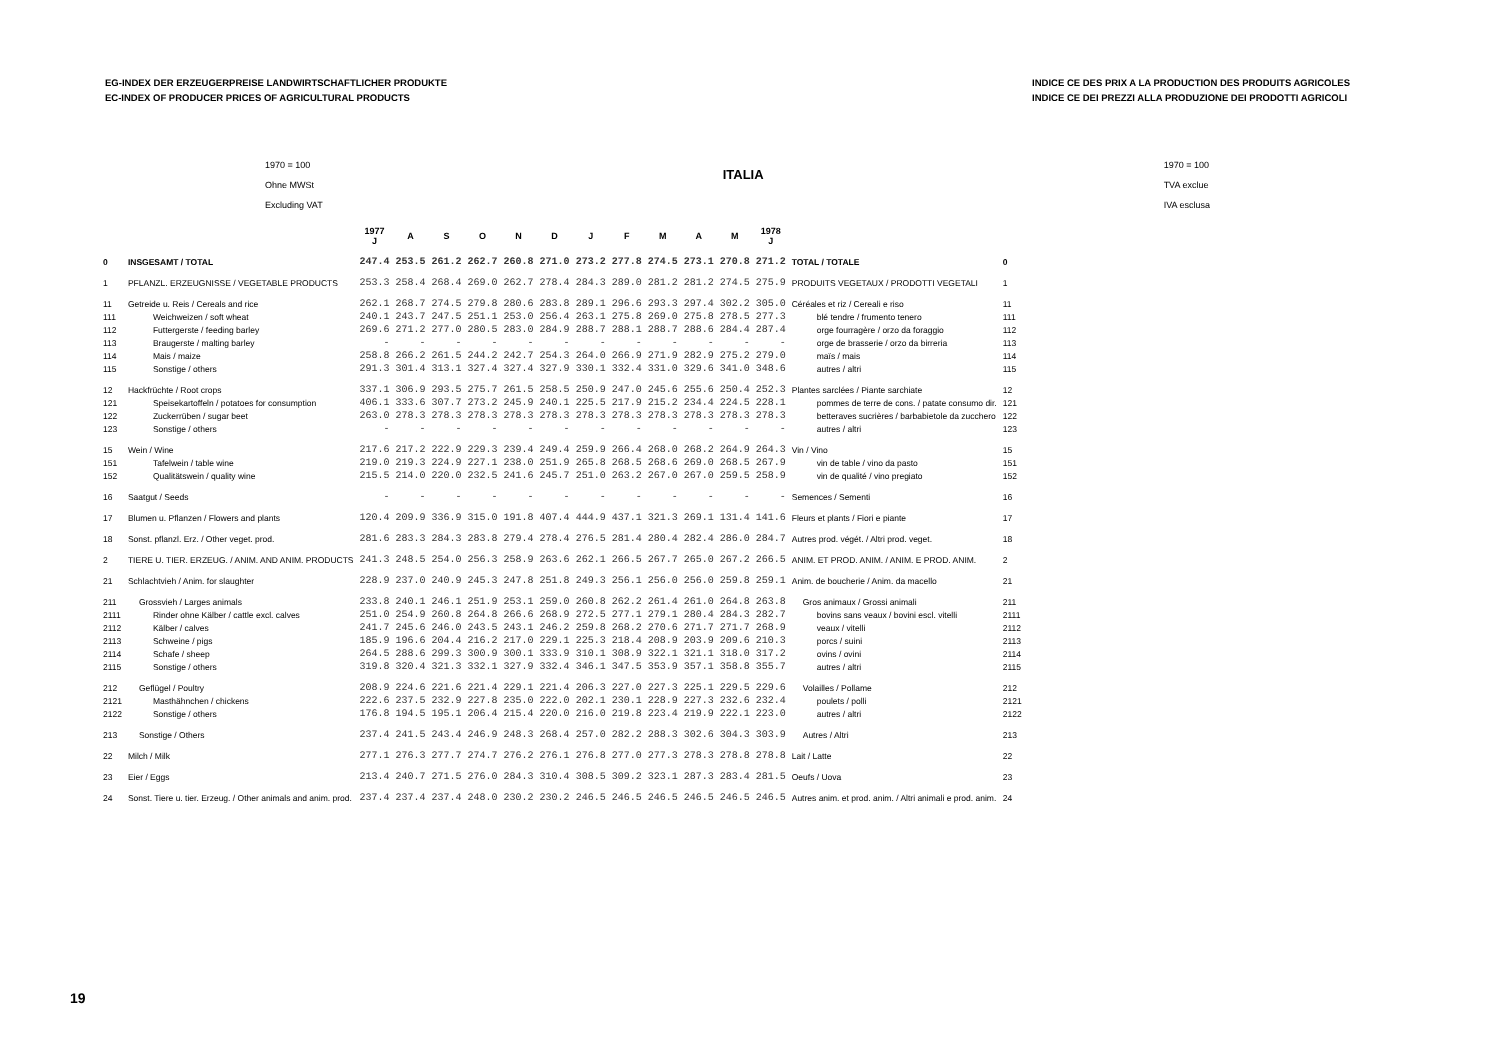EG-INDEX DER ERZEUGERPREISE LANDWIRTSCHAFTLICHER PRODUKTE
EC-INDEX OF PRODUCER PRICES OF AGRICULTURAL PRODUCTS
INDICE CE DES PRIX A LA PRODUCTION DES PRODUITS AGRICOLES
INDICE CE DEI PREZZI ALLA PRODUZIONE DEI PRODOTTI AGRICOLI
1970 = 100
Ohne MWSt
Excluding VAT
ITALIA
1970 = 100
TVA exclue
IVA esclusa
| | | 1977 J | A | S | O | N | D | J | F | M | A | M | 1978 J | | |
| --- | --- | --- | --- | --- | --- | --- | --- | --- | --- | --- | --- | --- | --- | --- | --- |
| 0 | INSGESAMT / TOTAL | 247.4 | 253.5 | 261.2 | 262.7 | 260.8 | 271.0 | 273.2 | 277.8 | 274.5 | 273.1 | 270.8 | 271.2 | TOTAL / TOTALE | 0 |
| 1 | PFLANZL. ERZEUGNISSE / VEGETABLE PRODUCTS | 253.3 | 258.4 | 268.4 | 269.0 | 262.7 | 278.4 | 284.3 | 289.0 | 281.2 | 281.2 | 274.5 | 275.9 | PRODUITS VEGETAUX / PRODOTTI VEGETALI | 1 |
| 11 | Getreide u. Reis / Cereals and rice | 262.1 | 268.7 | 274.5 | 279.8 | 280.6 | 283.8 | 289.1 | 296.6 | 293.3 | 297.4 | 302.2 | 305.0 | Céréales et riz / Cereali e riso | 11 |
| 111 | Weichweizen / soft wheat | 240.1 | 243.7 | 247.5 | 251.1 | 253.0 | 256.4 | 263.1 | 275.8 | 269.0 | 275.8 | 278.5 | 277.3 | blé tendre / frumento tenero | 111 |
| 112 | Futtergerste / feeding barley | 269.6 | 271.2 | 277.0 | 280.5 | 283.0 | 284.9 | 288.7 | 288.1 | 288.7 | 288.6 | 284.4 | 287.4 | orge fourragère / orzo da foraggio | 112 |
| 113 | Braugerste / malting barley | - | - | - | - | - | - | - | - | - | - | - | - | orge de brasserie / orzo da birreria | 113 |
| 114 | Mais / maize | 258.8 | 266.2 | 261.5 | 244.2 | 242.7 | 254.3 | 264.0 | 266.9 | 271.9 | 282.9 | 275.2 | 279.0 | maïs / mais | 114 |
| 115 | Sonstige / others | 291.3 | 301.4 | 313.1 | 327.4 | 327.4 | 327.9 | 330.1 | 332.4 | 331.0 | 329.6 | 341.0 | 348.6 | autres / altri | 115 |
| 12 | Hackfrüchte / Root crops | 337.1 | 306.9 | 293.5 | 275.7 | 261.5 | 258.5 | 250.9 | 247.0 | 245.6 | 255.6 | 250.4 | 252.3 | Plantes sarclées / Piante sarchiate | 12 |
| 121 | Speisekartoffeln / potatoes for consumption | 406.1 | 333.6 | 307.7 | 273.2 | 245.9 | 240.1 | 225.5 | 217.9 | 215.2 | 234.4 | 224.5 | 228.1 | pommes de terre de cons. / patate consumo dir. | 121 |
| 122 | Zuckerrüben / sugar beet | 263.0 | 278.3 | 278.3 | 278.3 | 278.3 | 278.3 | 278.3 | 278.3 | 278.3 | 278.3 | 278.3 | 278.3 | betteraves sucrières / barbabietole da zucchero | 122 |
| 123 | Sonstige / others | - | - | - | - | - | - | - | - | - | - | - | - | autres / altri | 123 |
| 15 | Wein / Wine | 217.6 | 217.2 | 222.9 | 229.3 | 239.4 | 249.4 | 259.9 | 266.4 | 268.0 | 268.2 | 264.9 | 264.3 | Vin / Vino | 15 |
| 151 | Tafelwein / table wine | 219.0 | 219.3 | 224.9 | 227.1 | 238.0 | 251.9 | 265.8 | 268.5 | 268.6 | 269.0 | 268.5 | 267.9 | vin de table / vino da pasto | 151 |
| 152 | Qualitätswein / quality wine | 215.5 | 214.0 | 220.0 | 232.5 | 241.6 | 245.7 | 251.0 | 263.2 | 267.0 | 267.0 | 259.5 | 258.9 | vin de qualité / vino pregiato | 152 |
| 16 | Saatgut / Seeds | - | - | - | - | - | - | - | - | - | - | - | - | Semences / Sementi | 16 |
| 17 | Blumen u. Pflanzen / Flowers and plants | 120.4 | 209.9 | 336.9 | 315.0 | 191.8 | 407.4 | 444.9 | 437.1 | 321.3 | 269.1 | 131.4 | 141.6 | Fleurs et plants / Fiori e piante | 17 |
| 18 | Sonst. pflanzl. Erz. / Other veget. prod. | 281.6 | 283.3 | 284.3 | 283.8 | 279.4 | 278.4 | 276.5 | 281.4 | 280.4 | 282.4 | 286.0 | 284.7 | Autres prod. végét. / Altri prod. veget. | 18 |
| 2 | TIERE U. TIER. ERZEUG. / ANIM. AND ANIM. PRODUCTS | 241.3 | 248.5 | 254.0 | 256.3 | 258.9 | 263.6 | 262.1 | 266.5 | 267.7 | 265.0 | 267.2 | 266.5 | ANIM. ET PROD. ANIM. / ANIM. E PROD. ANIM. | 2 |
| 21 | Schlachtvieh / Anim. for slaughter | 228.9 | 237.0 | 240.9 | 245.3 | 247.8 | 251.8 | 249.3 | 256.1 | 256.0 | 256.0 | 259.8 | 259.1 | Anim. de boucherie / Anim. da macello | 21 |
| 211 | Grossvieh / Larges animals | 233.8 | 240.1 | 246.1 | 251.9 | 253.1 | 259.0 | 260.8 | 262.2 | 261.4 | 261.0 | 264.8 | 263.8 | Gros animaux / Grossi animali | 211 |
| 2111 | Rinder ohne Kälber / cattle excl. calves | 251.0 | 254.9 | 260.8 | 264.8 | 266.6 | 268.9 | 272.5 | 277.1 | 279.1 | 280.4 | 284.3 | 282.7 | bovins sans veaux / bovini escl. vitelli | 2111 |
| 2112 | Kälber / calves | 241.7 | 245.6 | 246.0 | 243.5 | 243.1 | 246.2 | 259.8 | 268.2 | 270.6 | 271.7 | 271.7 | 268.9 | veaux / vitelli | 2112 |
| 2113 | Schweine / pigs | 185.9 | 196.6 | 204.4 | 216.2 | 217.0 | 229.1 | 225.3 | 218.4 | 208.9 | 203.9 | 209.6 | 210.3 | porcs / suini | 2113 |
| 2114 | Schafe / sheep | 264.5 | 288.6 | 299.3 | 300.9 | 300.1 | 333.9 | 310.1 | 308.9 | 322.1 | 321.1 | 318.0 | 317.2 | ovins / ovini | 2114 |
| 2115 | Sonstige / others | 319.8 | 320.4 | 321.3 | 332.1 | 327.9 | 332.4 | 346.1 | 347.5 | 353.9 | 357.1 | 358.8 | 355.7 | autres / altri | 2115 |
| 212 | Geflügel / Poultry | 208.9 | 224.6 | 221.6 | 221.4 | 229.1 | 221.4 | 206.3 | 227.0 | 227.3 | 225.1 | 229.5 | 229.6 | Volailles / Pollame | 212 |
| 2121 | Masthähnchen / chickens | 222.6 | 237.5 | 232.9 | 227.8 | 235.0 | 222.0 | 202.1 | 230.1 | 228.9 | 227.3 | 232.6 | 232.4 | poulets / polli | 2121 |
| 2122 | Sonstige / others | 176.8 | 194.5 | 195.1 | 206.4 | 215.4 | 220.0 | 216.0 | 219.8 | 223.4 | 219.9 | 222.1 | 223.0 | autres / altri | 2122 |
| 213 | Sonstige / Others | 237.4 | 241.5 | 243.4 | 246.9 | 248.3 | 268.4 | 257.0 | 282.2 | 288.3 | 302.6 | 304.3 | 303.9 | Autres / Altri | 213 |
| 22 | Milch / Milk | 277.1 | 276.3 | 277.7 | 274.7 | 276.2 | 276.1 | 276.8 | 277.0 | 277.3 | 278.3 | 278.8 | 278.8 | Lait / Latte | 22 |
| 23 | Eier / Eggs | 213.4 | 240.7 | 271.5 | 276.0 | 284.3 | 310.4 | 308.5 | 309.2 | 323.1 | 287.3 | 283.4 | 281.5 | Oeufs / Uova | 23 |
| 24 | Sonst. Tiere u. tier. Erzeug. / Other animals and anim. prod. | 237.4 | 237.4 | 237.4 | 248.0 | 230.2 | 230.2 | 246.5 | 246.5 | 246.5 | 246.5 | 246.5 | 246.5 | Autres anim. et prod. anim. / Altri animali e prod. anim. | 24 |
19